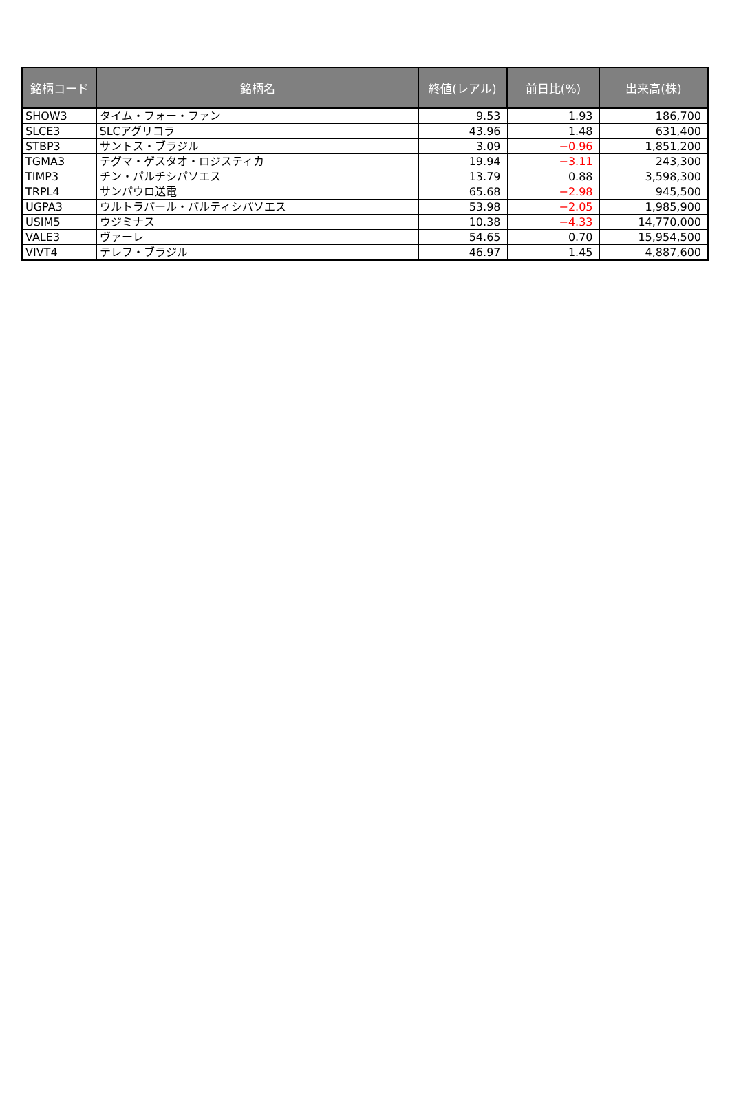| 銘柄コード | 銘柄名 | 終値(レアル) | 前日比(%) | 出来高(株) |
| --- | --- | --- | --- | --- |
| SHOW3 | タイム・フォー・ファン | 9.53 | 1.93 | 186,700 |
| SLCE3 | SLCアグリコラ | 43.96 | 1.48 | 631,400 |
| STBP3 | サントス・ブラジル | 3.09 | −0.96 | 1,851,200 |
| TGMA3 | テグマ・ゲスタオ・ロジスティカ | 19.94 | −3.11 | 243,300 |
| TIMP3 | チン・パルチシパソエス | 13.79 | 0.88 | 3,598,300 |
| TRPL4 | サンパウロ送電 | 65.68 | −2.98 | 945,500 |
| UGPA3 | ウルトラパール・パルティシパソエス | 53.98 | −2.05 | 1,985,900 |
| USIM5 | ウジミナス | 10.38 | −4.33 | 14,770,000 |
| VALE3 | ヴァーレ | 54.65 | 0.70 | 15,954,500 |
| VIVT4 | テレフ・ブラジル | 46.97 | 1.45 | 4,887,600 |